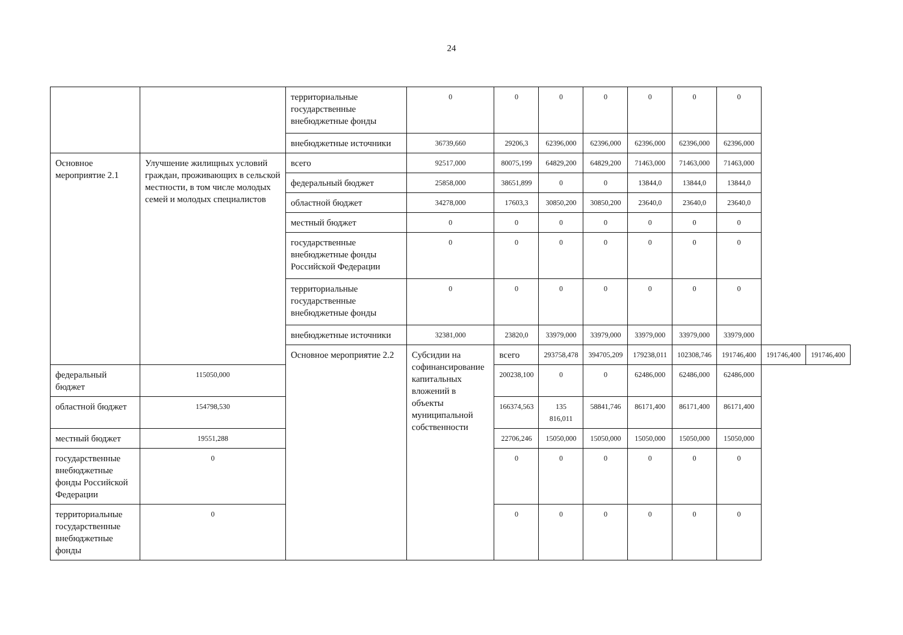24
| | | территориальные государственные внебюджетные фонды | 0 | 0 | 0 | 0 | 0 | 0 | 0 | | |
| | | внебюджетные источники | 36739,660 | 29206,3 | 62396,000 | 62396,000 | 62396,000 | 62396,000 | 62396,000 | | |
| Основное мероприятие 2.1 | Улучшение жилищных условий граждан, проживающих в сельской местности, в том числе молодых семей и молодых специалистов | всего | 92517,000 | 80075,199 | 64829,200 | 64829,200 | 71463,000 | 71463,000 | 71463,000 | | |
| | | федеральный бюджет | 25858,000 | 38651,899 | 0 | 0 | 13844,0 | 13844,0 | 13844,0 | | |
| | | областной бюджет | 34278,000 | 17603,3 | 30850,200 | 30850,200 | 23640,0 | 23640,0 | 23640,0 | | |
| | | местный бюджет | 0 | 0 | 0 | 0 | 0 | 0 | 0 | | |
| | | государственные внебюджетные фонды Российской Федерации | 0 | 0 | 0 | 0 | 0 | 0 | 0 | | |
| | | территориальные государственные внебюджетные фонды | 0 | 0 | 0 | 0 | 0 | 0 | 0 | | |
| | | внебюджетные источники | 32381,000 | 23820,0 | 33979,000 | 33979,000 | 33979,000 | 33979,000 | 33979,000 | | |
| | | Основное мероприятие 2.2 | Субсидии на софинансирование капитальных вложений в объекты муниципальной собственности | всего | 293758,478 | 394705,209 | 179238,011 | 102308,746 | 191746,400 | 191746,400 | 191746,400 |
| федеральный бюджет | 115050,000 | | | 200238,100 | 0 | 0 | 62486,000 | 62486,000 | 62486,000 | | |
| областной бюджет | 154798,530 | | | 166374,563 | 135 816,011 | 58841,746 | 86171,400 | 86171,400 | 86171,400 | | |
| местный бюджет | 19551,288 | | | 22706,246 | 15050,000 | 15050,000 | 15050,000 | 15050,000 | 15050,000 | | |
| государственные внебюджетные фонды Российской Федерации | 0 | | | 0 | 0 | 0 | 0 | 0 | 0 | | |
| территориальные государственные внебюджетные фонды | 0 | | | 0 | 0 | 0 | 0 | 0 | 0 | | |